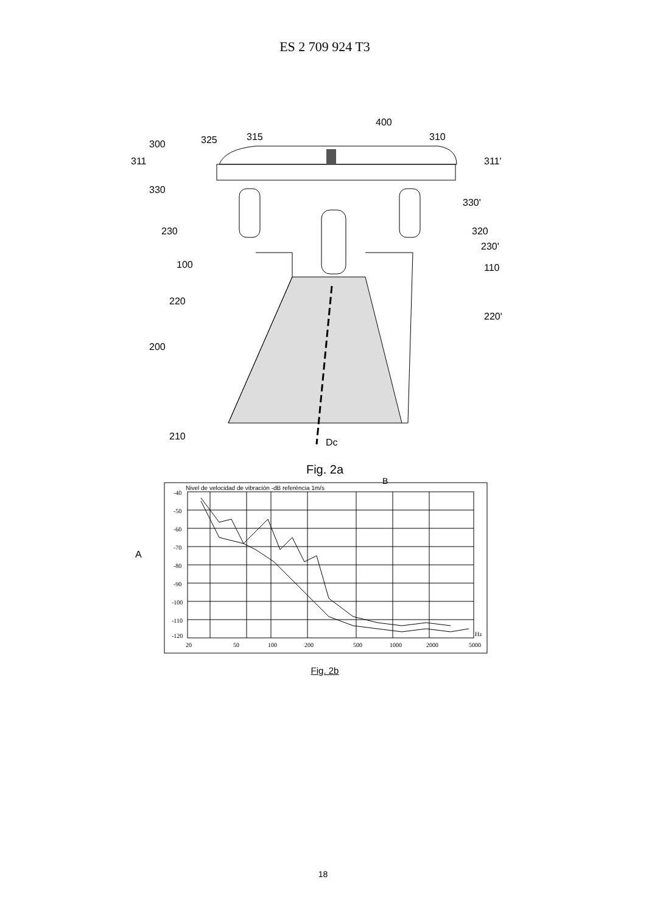ES 2 709 924 T3
400
315
325
310
300
311
311'
330
330'
230
320
230'
100
110
220
220'
200
210
Dc
Fig. 2a
Nivel de velocidad de vibración -dB referéncia 1m/s
B
A
-40
-50
-60
-70
-80
-90
-100
-110
-120
20
50
100
200
500
1000
2000
5000
Hz
Fig. 2b
18